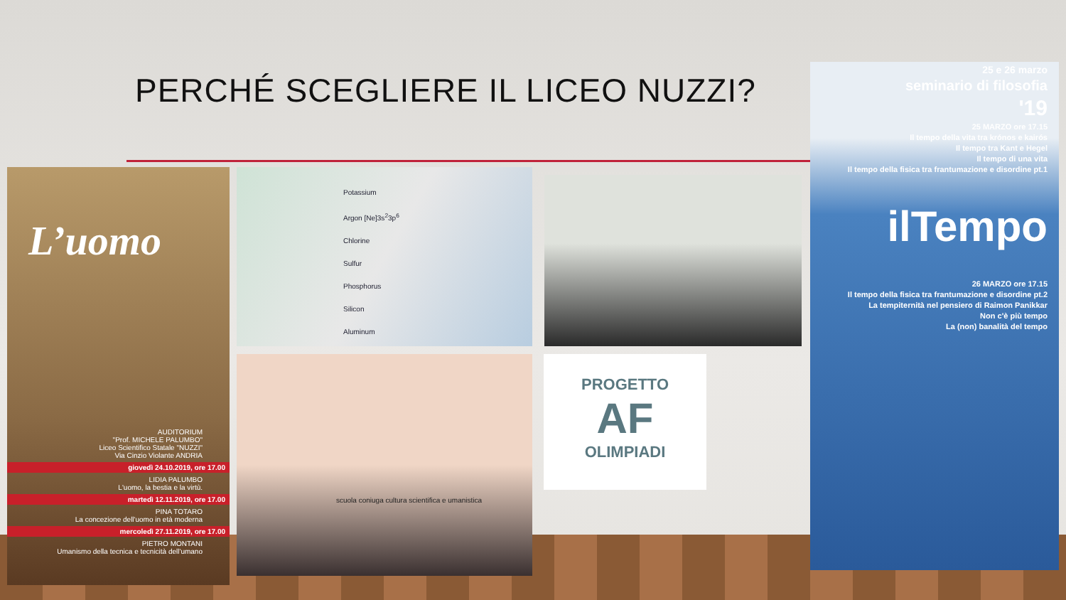PERCHÉ SCEGLIERE IL LICEO NUZZI?
L’uomo
AUDITORIUM
"Prof. MICHELE PALUMBO"
Liceo Scientifico Statale "NUZZI"
Via Cinzio Violante ANDRIA
giovedì 24.10.2019, ore 17.00
LIDIA PALUMBO
L'uomo, la bestia e la virtù.
martedì 12.11.2019, ore 17.00
PINA TOTARO
La concezione dell'uomo in età moderna
mercoledì 27.11.2019, ore 17.00
PIETRO MONTANI
Umanismo della tecnica e tecnicità dell'umano
Potassium
Argon [Ne]3s<sup>2</sup>3p<sup>6</sup>
Chlorine
Sulfur
Phosphorus
Silicon
Aluminum
scuola coniuga cultura scientifica e umanistica
PROGETTO
AF
OLIMPIADI
25 e 26 marzo
seminario di filosofia
'19
25 MARZO ore 17.15
Il tempo della vita tra krónos e kairós
Il tempo tra Kant e Hegel
Il tempo di una vita
Il tempo della fisica tra frantumazione e disordine pt.1
ilTempo
26 MARZO ore 17.15
Il tempo della fisica tra frantumazione e disordine pt.2
La tempiternità nel pensiero di Raimon Panikkar
Non c'è più tempo
La (non) banalità del tempo